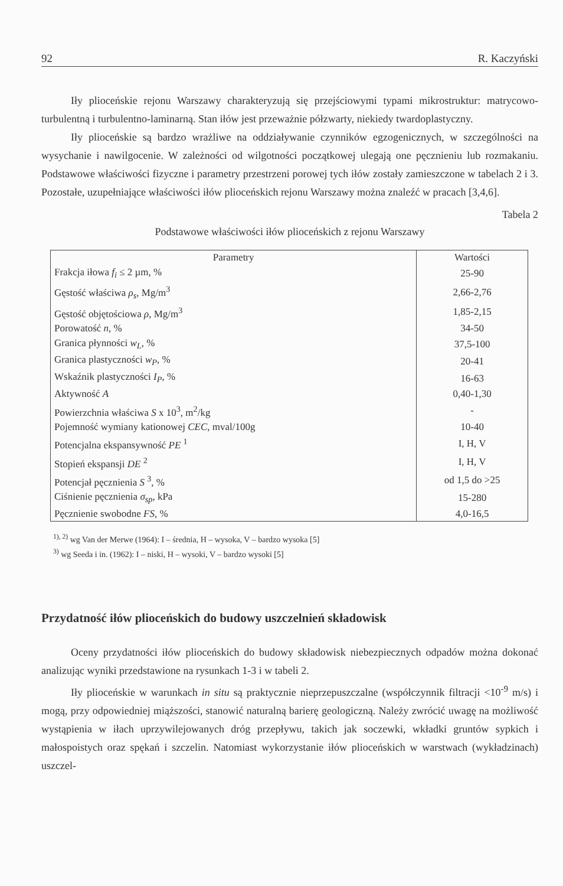92 R. Kaczyński
Iły plioceńskie rejonu Warszawy charakteryzują się przejściowymi typami mikrostruktur: matrycowo-turbulentną i turbulentno-laminarną. Stan iłów jest przeważnie półzwarty, niekiedy twardoplastyczny.
Iły plioceńskie są bardzo wrażliwe na oddziaływanie czynników egzogenicznych, w szczególności na wysychanie i nawilgocenie. W zależności od wilgotności początkowej ulegają one pęcznieniu lub rozmakaniu. Podstawowe właściwości fizyczne i parametry przestrzeni porowej tych iłów zostały zamieszczone w tabelach 2 i 3. Pozostałe, uzupełniające właściwości iłów plioceńskich rejonu Warszawy można znaleźć w pracach [3,4,6].
Tabela 2
Podstawowe właściwości iłów plioceńskich z rejonu Warszawy
| Parametry | Wartości |
| --- | --- |
| Frakcja iłowa f<sub>i</sub> ≤ 2 µm, % | 25-90 |
| Gęstość właściwa ρ<sub>s</sub> , Mg/m<sup>3</sup> | 2,66-2,76 |
| Gęstość objętościowa ρ , Mg/m<sup>3</sup> | 1,85-2,15 |
| Porowatość n , % | 34-50 |
| Granica płynności w<sub>L</sub> , % | 37,5-100 |
| Granica plastyczności w<sub>P</sub> , % | 20-41 |
| Wskaźnik plastyczności I<sub>P</sub> , % | 16-63 |
| Aktywność A | 0,40-1,30 |
| Powierzchnia właściwa S x 10<sup>3</sup>, m<sup>2</sup>/kg | - |
| Pojemność wymiany kationowej CEC , mval/100g | 10-40 |
| Potencjalna ekspansywność PE <sup>1</sup> | I, H, V |
| Stopień ekspansji DE <sup>2</sup> | I, H, V |
| Potencjał pęcznienia S <sup>3</sup>, % | od 1,5 do >25 |
| Ciśnienie pęcznienia σ<sub>sp</sub> , kPa | 15-280 |
| Pęcznienie swobodne FS , % | 4,0-16,5 |
<sup>1), 2)</sup> wg Van der Merwe (1964): I – średnia, H – wysoka, V – bardzo wysoka [5]
<sup>3)</sup> wg Seeda i in. (1962): I – niski, H – wysoki, V – bardzo wysoki [5]
Przydatność iłów plioceńskich do budowy uszczelnień składowisk
Oceny przydatności iłów plioceńskich do budowy składowisk niebezpiecznych odpadów można dokonać analizując wyniki przedstawione na rysunkach 1-3 i w tabeli 2.
Iły plioceńskie w warunkach in situ są praktycznie nieprzepuszczalne (współczynnik filtracji <10<sup>-9</sup> m/s) i mogą, przy odpowiedniej miąższości, stanowić naturalną barierę geologiczną. Należy zwrócić uwagę na możliwość wystąpienia w iłach uprzywilejowanych dróg przepływu, takich jak soczewki, wkładki gruntów sypkich i małospoistych oraz spękań i szczelin. Natomiast wykorzystanie iłów plioceńskich w warstwach (wykładzinach) uszczel-